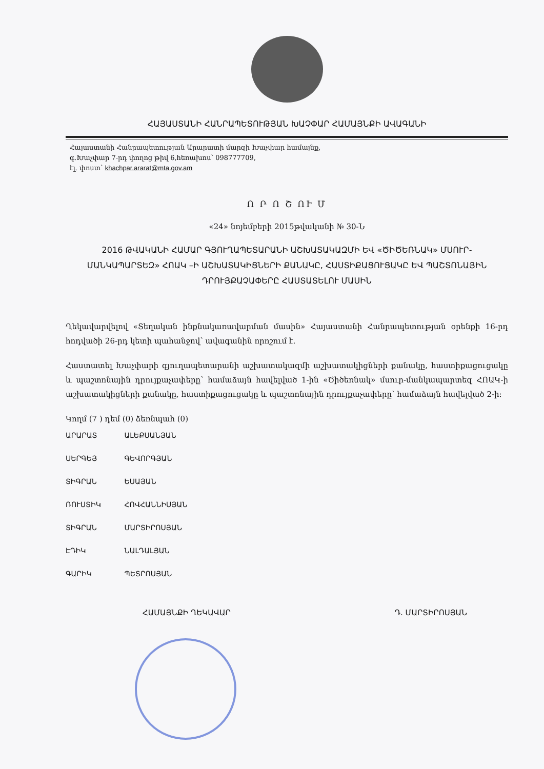ՀԱՅԱՍՏԱՆԻ ՀԱՆՐԱՊԵՏՈՒԹՅԱՆ ԽԱՉՓԱՐ ՀԱՄԱՅՆՔԻ ԱՎԱԳԱՆԻ
Հայաստանի Հանրապետության Արարատի մարզի Խաչփար համայնք,
գ.Խաչփար 7-րդ փողոց թիվ 6,հեռախոս՝ 098777709,
էլ. փոստ՝ khachpar.ararat@mta.gov.am
Ո Ր Ո Շ ՈՒ Մ
«24» նոյեմբերի 2015թվականի № 30-Ն
2016 ԹՎԱԿԱՆԻ ՀԱՄԱՐ ԳՅՈՒՂԱՊԵՏԱՐԱՆԻ ԱՇԽԱՏԱԿԱԶՄԻ ԵՎ «ԾԻԾԵՌՆԱԿ» ՄՍՈՒՐ-ՄԱՆԿԱՊԱՐՏԵԶ» ՀՈԱԿ –Ի ԱՇԽԱՏԱԿԻՑՆԵՐԻ ՔԱՆԱԿԸ, ՀԱՍՏԻՔԱՑՈՒՑԱԿԸ ԵՎ ՊԱՇՏՈՆԱՅԻՆ ԴՐՈՒՅՔԱՉԱՓԵՐԸ ՀԱՍՏԱՏԵԼՈՒ ՄԱՍԻՆ
Ղեկավարվելով «Տեղական ինքնակառավարման մասին» Հայաստանի Հանրապետության օրենքի 16-րդ հոդվածի 26-րդ կետի պահանջով՝ ավագանին որոշում է.
Հաստատել Խաչփարի գյուղապետարանի աշխատակազմի աշխատակիցների քանակը, հաստիքացուցակը և պաշտոնային դրույքաչափերը՝ համաձայն հավելված 1-ին «Ծիծեռնակ» մսուր-մանկապարտեզ ՀՈԱԿ-ի աշխատակիցների քանակը, հաստիքացուցակը և պաշտոնային դրույքաչափերը՝ համաձայն հավելված 2-ի:
Կողմ (7 ) դեմ (0) ձեռնպահ (0)
ԱՐԱՐԱՏ ԱԼԵՔՍԱՆՅԱՆ
ՍԵՐԳԵՅ ԳԵՎՈՐԳՅԱՆ
ՏԻԳՐԱՆ ԵՍԱՅԱՆ
ՌՈՒՍՏԻԿ ՀՈՎՀԱՆՆԻՍՅԱՆ
ՏԻԳՐԱՆ ՄԱՐՏԻՐՈՍՅԱՆ
ԷԴԻԿ ՆԱԼԴԱԼՅԱՆ
ԳԱՐԻԿ ՊԵՏՐՈՍՅԱՆ
ՀԱՄԱՅՆՔԻ ՂԵԿԱՎԱՐ Դ. ՄԱՐՏԻՐՈՍՅԱՆ